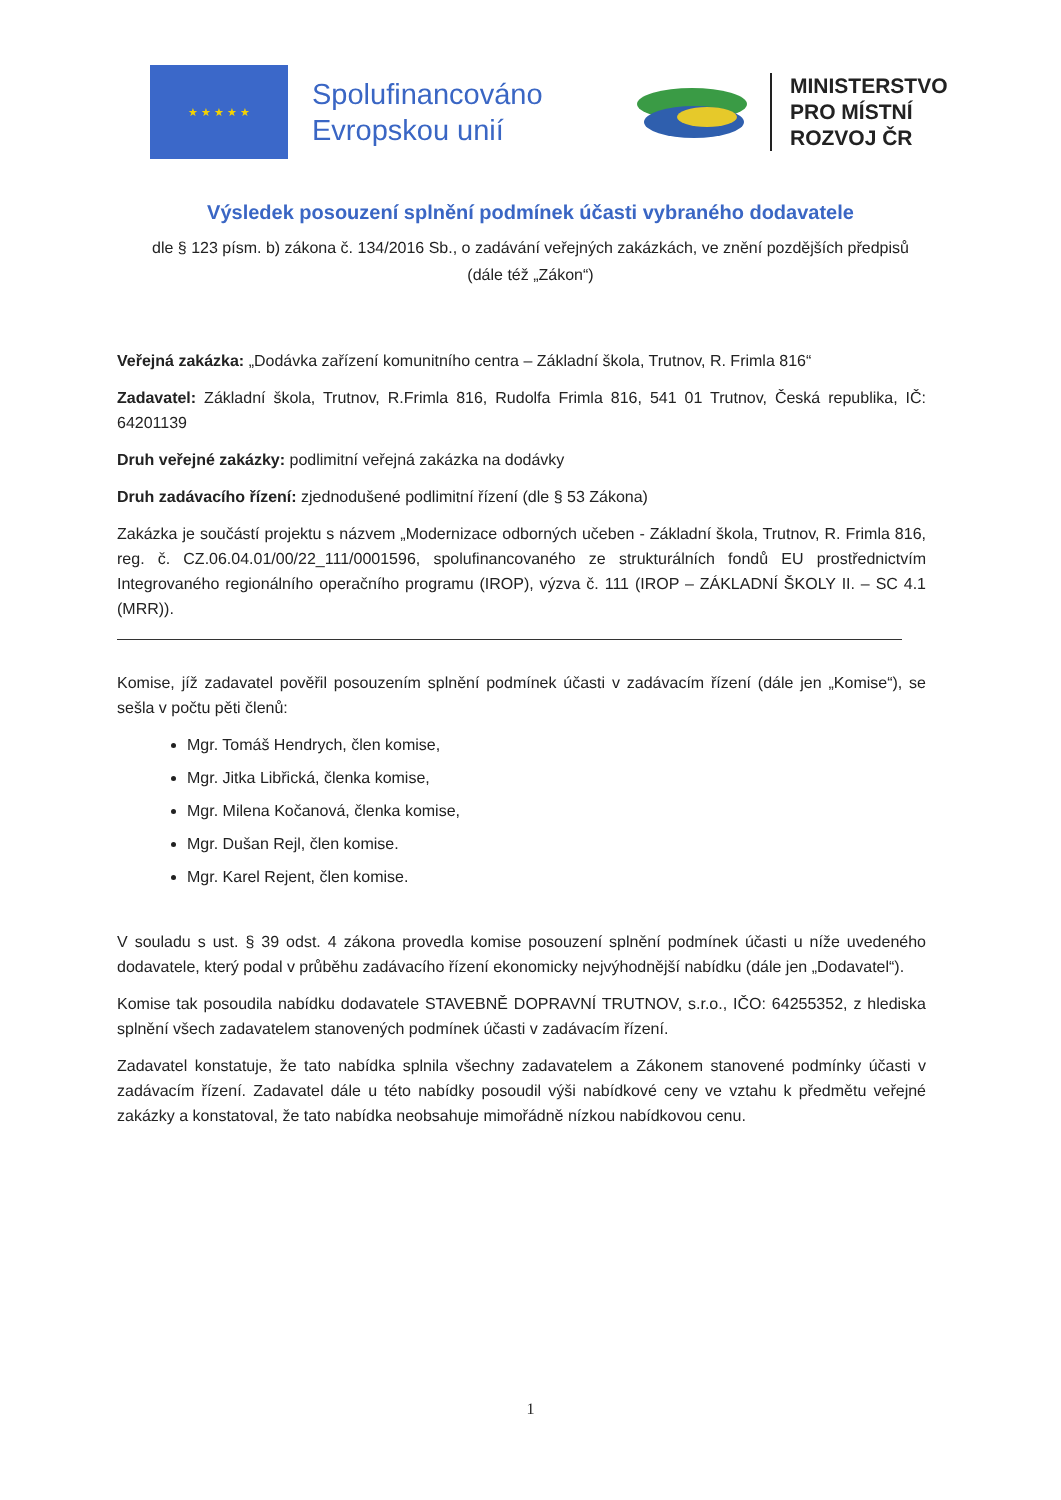★ ★ ★ ★ ★
Spolufinancováno Evropskou unií
MINISTERSTVO
PRO MÍSTNÍ
ROZVOJ ČR
Výsledek posouzení splnění podmínek účasti vybraného dodavatele
dle § 123 písm. b) zákona č. 134/2016 Sb., o zadávání veřejných zakázkách, ve znění pozdějších předpisů (dále též „Zákon“)
Veřejná zakázka: „Dodávka zařízení komunitního centra – Základní škola, Trutnov, R. Frimla 816“
Zadavatel: Základní škola, Trutnov, R.Frimla 816, Rudolfa Frimla 816, 541 01 Trutnov, Česká republika, IČ: 64201139
Druh veřejné zakázky: podlimitní veřejná zakázka na dodávky
Druh zadávacího řízení: zjednodušené podlimitní řízení (dle § 53 Zákona)
Zakázka je součástí projektu s názvem „Modernizace odborných učeben - Základní škola, Trutnov, R. Frimla 816, reg. č. CZ.06.04.01/00/22_111/0001596, spolufinancovaného ze strukturálních fondů EU prostřednictvím Integrovaného regionálního operačního programu (IROP), výzva č. 111 (IROP – ZÁKLADNÍ ŠKOLY II. – SC 4.1 (MRR)).
Komise, jíž zadavatel pověřil posouzením splnění podmínek účasti v zadávacím řízení (dále jen „Komise“), se sešla v počtu pěti členů:
Mgr. Tomáš Hendrych, člen komise,
Mgr. Jitka Libřická, členka komise,
Mgr. Milena Kočanová, členka komise,
Mgr. Dušan Rejl, člen komise.
Mgr. Karel Rejent, člen komise.
V souladu s ust. § 39 odst. 4 zákona provedla komise posouzení splnění podmínek účasti u níže uvedeného dodavatele, který podal v průběhu zadávacího řízení ekonomicky nejvýhodnější nabídku (dále jen „Dodavatel“).
Komise tak posoudila nabídku dodavatele STAVEBNĚ DOPRAVNÍ TRUTNOV, s.r.o., IČO: 64255352, z hlediska splnění všech zadavatelem stanovených podmínek účasti v zadávacím řízení.
Zadavatel konstatuje, že tato nabídka splnila všechny zadavatelem a Zákonem stanovené podmínky účasti v zadávacím řízení. Zadavatel dále u této nabídky posoudil výši nabídkové ceny ve vztahu k předmětu veřejné zakázky a konstatoval, že tato nabídka neobsahuje mimořádně nízkou nabídkovou cenu.
1